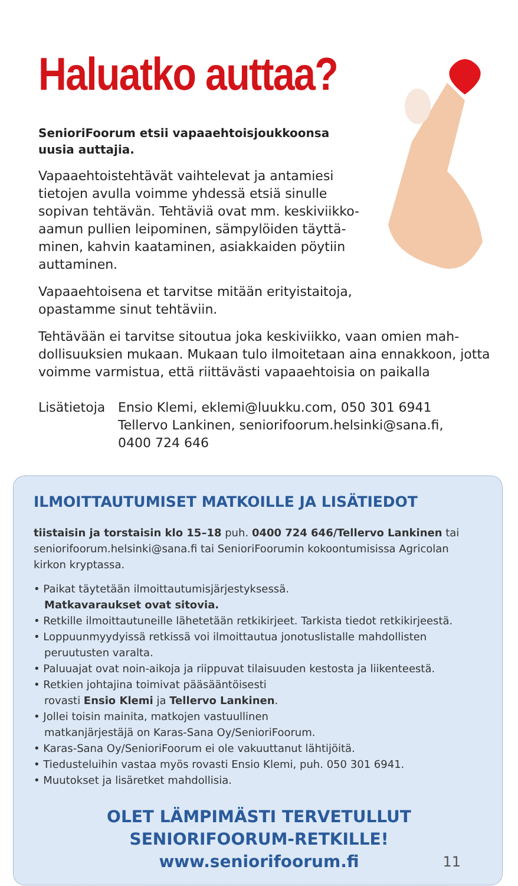Haluatko auttaa?
SenioriFoorum etsii vapaaehtoisjoukkoonsa uusia auttajia.
Vapaaehtoistehtävät vaihtelevat ja antamiesi tietojen avulla voimme yhdessä etsiä sinulle sopivan tehtävän. Tehtäviä ovat mm. keskiviikko-aamun pullien leipominen, sämpylöiden täyttä-minen, kahvin kaataminen, asiakkaiden pöytiin auttaminen.
Vapaaehtoisena et tarvitse mitään erityistaitoja, opastamme sinut tehtäviin.
Tehtävään ei tarvitse sitoutua joka keskiviikko, vaan omien mah-dollisuuksien mukaan. Mukaan tulo ilmoitetaan aina ennakkoon, jotta voimme varmistua, että riittävästi vapaaehtoisia on paikalla
Lisätietoja
Ensio Klemi, eklemi@luukku.com, 050 301 6941
Tellervo Lankinen, seniorifoorum.helsinki@sana.fi,
0400 724 646
ILMOITTAUTUMISET MATKOILLE JA LISÄTIEDOT
tiistaisin ja torstaisin klo 15–18 puh. 0400 724 646/Tellervo Lankinen tai seniorifoorum.helsinki@sana.fi tai SenioriFoorumin kokoontumisissa Agricolan kirkon kryptassa.
• Paikat täytetään ilmoittautumisjärjestyksessä.
Matkavaraukset ovat sitovia.
• Retkille ilmoittautuneille lähetetään retkikirjeet. Tarkista tiedot retkikirjeestä.
• Loppuunmyydyissä retkissä voi ilmoittautua jonotuslistalle mahdollisten peruutusten varalta.
• Paluuajat ovat noin-aikoja ja riippuvat tilaisuuden kestosta ja liikenteestä.
• Retkien johtajina toimivat pääsääntöisesti
rovasti Ensio Klemi ja Tellervo Lankinen.
• Jollei toisin mainita, matkojen vastuullinen
matkanjärjestäjä on Karas-Sana Oy/SenioriFoorum.
• Karas-Sana Oy/SenioriFoorum ei ole vakuuttanut lähtijöitä.
• Tiedusteluihin vastaa myös rovasti Ensio Klemi, puh. 050 301 6941.
• Muutokset ja lisäretket mahdollisia.
OLET LÄMPIMÄSTI TERVETULLUT
SENIORIFOORUM-RETKILLE!
www.seniorifoorum.fi
11